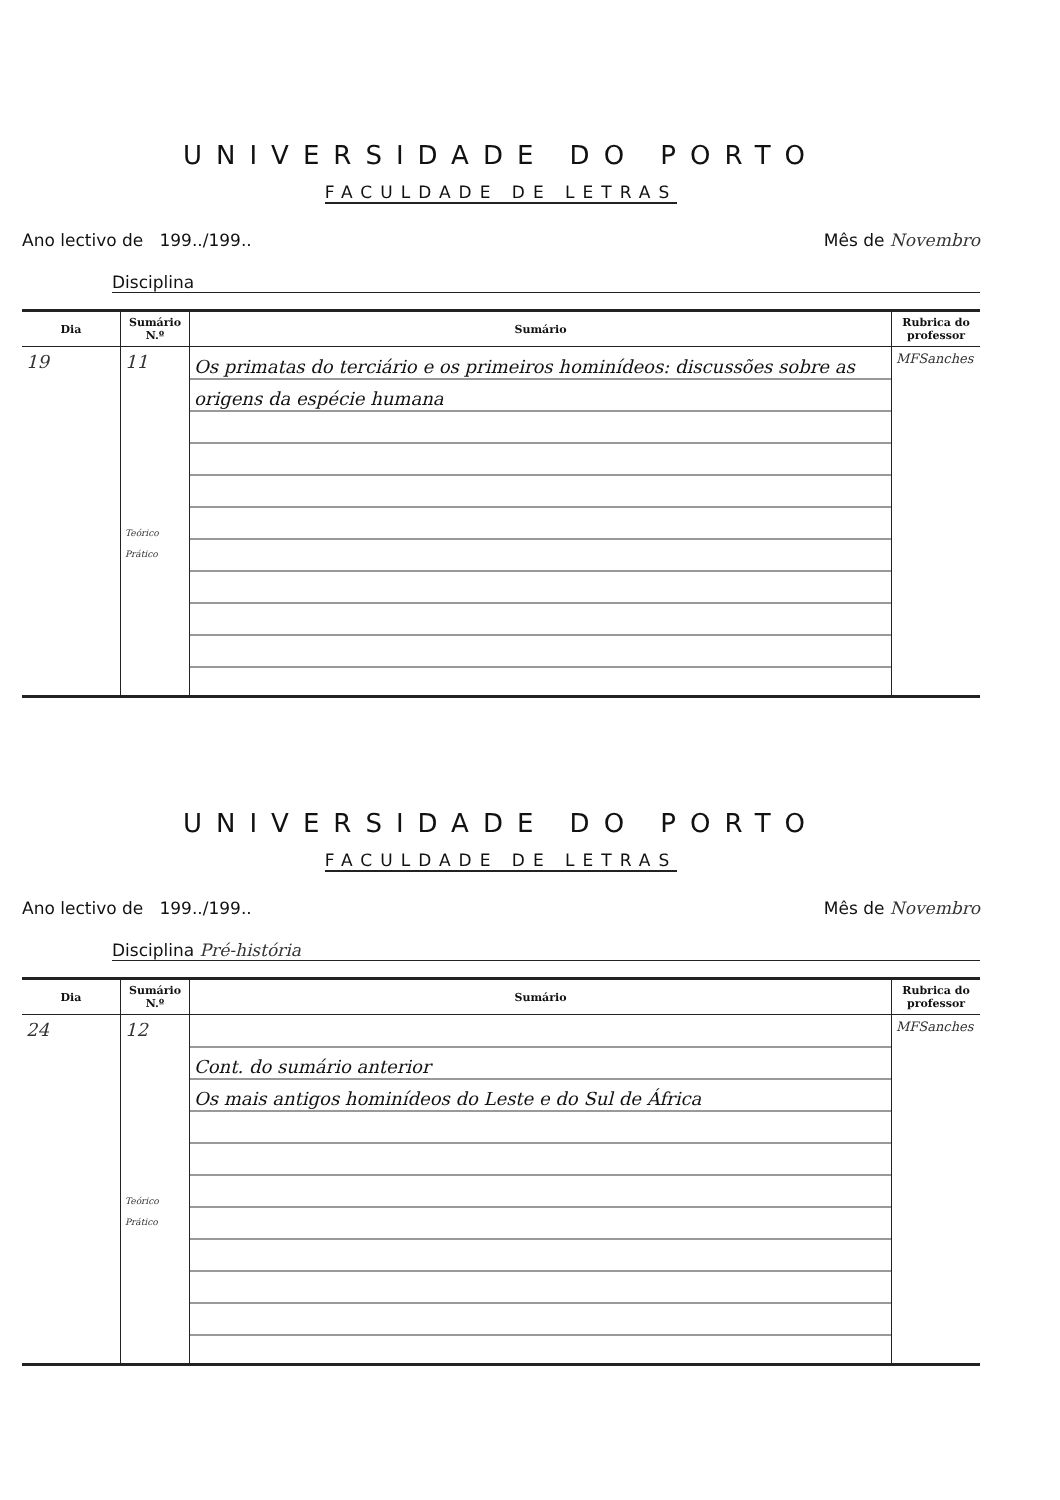UNIVERSIDADE DO PORTO
FACULDADE DE LETRAS
Ano lectivo de 199../199.. Mês de Novembro
Disciplina
| Dia | Sumário N.º | Sumário | Rubrica do professor |
| --- | --- | --- | --- |
| 19 | 11 Teórico Prático | Os primatas do terciário e os primeiros hominídeos: discussões sobre as origens da espécie humana | MFSanches |
UNIVERSIDADE DO PORTO
FACULDADE DE LETRAS
Ano lectivo de 199../199.. Mês de Novembro
Disciplina Pré-história
| Dia | Sumário N.º | Sumário | Rubrica do professor |
| --- | --- | --- | --- |
| 24 | 12 Teórico Prático | Cont. do sumário anterior Os mais antigos hominídeos do Leste e do Sul de África | MFSanches |